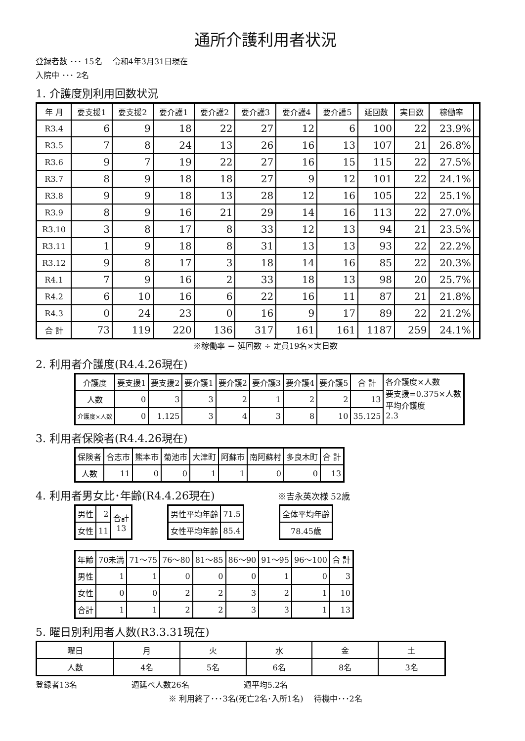通所介護利用者状況
登録者数 ･･･ 15名 　令和4年3月31日現在
入院中 ･･･ 2名
1. 介護度別利用回数状況
| 年 月 | 要支援1 | 要支援2 | 要介護1 | 要介護2 | 要介護3 | 要介護4 | 要介護5 | 延回数 | 実日数 | 稼働率 | |
| --- | --- | --- | --- | --- | --- | --- | --- | --- | --- | --- | --- |
| R3.4 | 6 | 9 | 18 | 22 | 27 | 12 | 6 | 100 | 22 | 23.9% | |
| R3.5 | 7 | 8 | 24 | 13 | 26 | 16 | 13 | 107 | 21 | 26.8% | |
| R3.6 | 9 | 7 | 19 | 22 | 27 | 16 | 15 | 115 | 22 | 27.5% | |
| R3.7 | 8 | 9 | 18 | 18 | 27 | 9 | 12 | 101 | 22 | 24.1% | |
| R3.8 | 9 | 9 | 18 | 13 | 28 | 12 | 16 | 105 | 22 | 25.1% | |
| R3.9 | 8 | 9 | 16 | 21 | 29 | 14 | 16 | 113 | 22 | 27.0% | |
| R3.10 | 3 | 8 | 17 | 8 | 33 | 12 | 13 | 94 | 21 | 23.5% | |
| R3.11 | 1 | 9 | 18 | 8 | 31 | 13 | 13 | 93 | 22 | 22.2% | |
| R3.12 | 9 | 8 | 17 | 3 | 18 | 14 | 16 | 85 | 22 | 20.3% | |
| R4.1 | 7 | 9 | 16 | 2 | 33 | 18 | 13 | 98 | 20 | 25.7% | |
| R4.2 | 6 | 10 | 16 | 6 | 22 | 16 | 11 | 87 | 21 | 21.8% | |
| R4.3 | 0 | 24 | 23 | 0 | 16 | 9 | 17 | 89 | 22 | 21.2% | |
| 合 計 | 73 | 119 | 220 | 136 | 317 | 161 | 161 | 1187 | 259 | 24.1% | |
※稼働率 ＝ 延回数 ÷ 定員19名×実日数
2. 利用者介護度(R4.4.26現在)
| 介護度 | 要支援1 | 要支援2 | 要介護1 | 要介護2 | 要介護3 | 要介護4 | 要介護5 | 合 計 | 各介護度×人数 要支援=0.375×人数 平均介護度 2.3 |
| 人数 | 0 | 3 | 3 | 2 | 1 | 2 | 2 | 13 | |
| 介護度×人数 | 0 | 1.125 | 3 | 4 | 3 | 8 | 10 | 35.125 | |
3. 利用者保険者(R4.4.26現在)
| 保険者 | 合志市 | 熊本市 | 菊池市 | 大津町 | 阿蘇市 | 南阿蘇村 | 多良木町 | 合 計 |
| --- | --- | --- | --- | --- | --- | --- | --- | --- |
| 人数 | 11 | 0 | 0 | 1 | 1 | 0 | 0 | 13 |
4. 利用者男女比･年齢(R4.4.26現在) ※吉永英次様 52歳
| 男性 | 2 | 合計 13 |
| 女性 | 11 | |
| 男性平均年齢 | 71.5 |
| 女性平均年齢 | 85.4 |
| 全体平均年齢 |
| --- |
| 78.45歳 |
| 年齢 | 70未満 | 71～75 | 76～80 | 81～85 | 86～90 | 91～95 | 96～100 | 合 計 |
| --- | --- | --- | --- | --- | --- | --- | --- | --- |
| 男性 | 1 | 1 | 0 | 0 | 0 | 1 | 0 | 3 |
| 女性 | 0 | 0 | 2 | 2 | 3 | 2 | 1 | 10 |
| 合計 | 1 | 1 | 2 | 2 | 3 | 3 | 1 | 13 |
5. 曜日別利用者人数(R3.3.31現在)
| 曜日 | 月 | 火 | 水 | 金 | 土 |
| --- | --- | --- | --- | --- | --- |
| 人数 | 4名 | 5名 | 6名 | 8名 | 3名 |
登録者13名 週延べ人数26名 週平均5.2名
※ 利用終了･･･3名(死亡2名･入所1名) 　待機中･･･2名